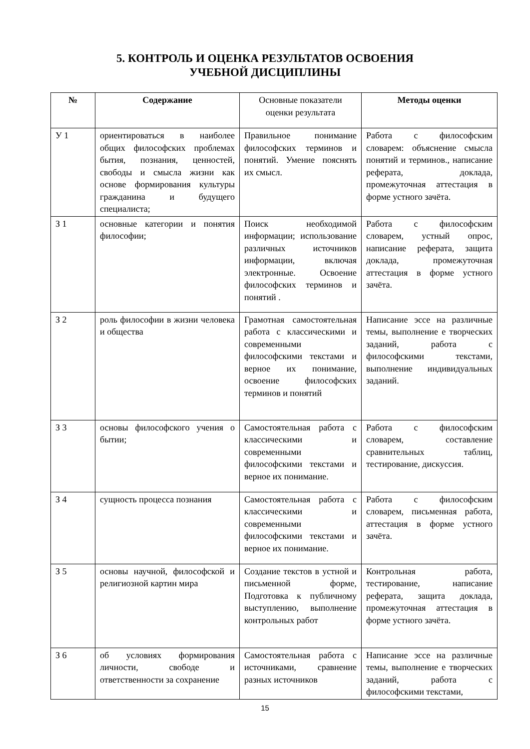5. КОНТРОЛЬ И ОЦЕНКА РЕЗУЛЬТАТОВ ОСВОЕНИЯ
УЧЕБНОЙ ДИСЦИПЛИНЫ
| № | Содержание | Основные показатели оценки результата | Методы оценки |
| --- | --- | --- | --- |
| У 1 | ориентироваться в наиболее общих философских проблемах бытия, познания, ценностей, свободы и смысла жизни как основе формирования культуры гражданина и будущего специалиста; | Правильное понимание философских терминов и понятий. Умение пояснять их смысл. | Работа с философским словарем: объяснение смысла понятий и терминов., написание реферата, доклада, промежуточная аттестация в форме устного зачёта. |
| З 1 | основные категории и понятия философии; | Поиск необходимой информации; использование различных источников информации, включая электронные. Освоение философских терминов и понятий . | Работа с философским словарем, устный опрос, написание реферата, защита доклада, промежуточная аттестация в форме устного зачёта. |
| З 2 | роль философии в жизни человека и общества | Грамотная самостоятельная работа с классическими и современными философскими текстами и верное их понимание, освоение философских терминов и понятий | Написание эссе на различные темы, выполнение е творческих заданий, работа с философскими текстами, выполнение индивидуальных заданий. |
| З 3 | основы философского учения о бытии; | Самостоятельная работа с классическими и современными философскими текстами и верное их понимание. | Работа с философским словарем, составление сравнительных таблиц, тестирование, дискуссия. |
| З 4 | сущность процесса познания | Самостоятельная работа с классическими и современными философскими текстами и верное их понимание. | Работа с философским словарем, письменная работа, аттестация в форме устного зачёта. |
| З 5 | основы научной, философской и религиозной картин мира | Создание текстов в устной и письменной форме, Подготовка к публичному выступлению, выполнение контрольных работ | Контрольная работа, тестирование, написание реферата, защита доклада, промежуточная аттестация в форме устного зачёта. |
| З 6 | об условиях формирования личности, свободе и ответственности за сохранение | Самостоятельная работа с источниками, сравнение разных источников | Написание эссе на различные темы, выполнение е творческих заданий, работа с философскими текстами, |
15